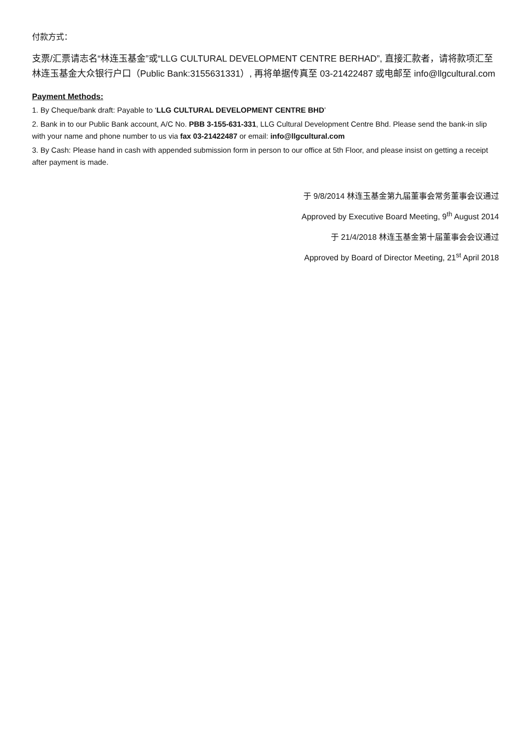付款方式：
支票/汇票请志名“林连玉基金”或“LLG CULTURAL DEVELOPMENT CENTRE BERHAD”, 直接汇款者，请将款项汇至林连玉基金大众银行户口（Public Bank:3155631331）, 再将单据传真至 03-21422487 或电邮至 info@llgcultural.com
Payment Methods:
1. By Cheque/bank draft: Payable to ‘LLG CULTURAL DEVELOPMENT CENTRE BHD’
2. Bank in to our Public Bank account, A/C No. PBB 3-155-631-331, LLG Cultural Development Centre Bhd. Please send the bank-in slip with your name and phone number to us via fax 03-21422487 or email: info@llgcultural.com
3. By Cash: Please hand in cash with appended submission form in person to our office at 5th Floor, and please insist on getting a receipt after payment is made.
于 9/8/2014 林连玉基金第九届董事会常务董事会议通过
Approved by Executive Board Meeting, 9<sup>th</sup> August 2014
于 21/4/2018 林连玉基金第十届董事会会议通过
Approved by Board of Director Meeting, 21<sup>st</sup> April 2018